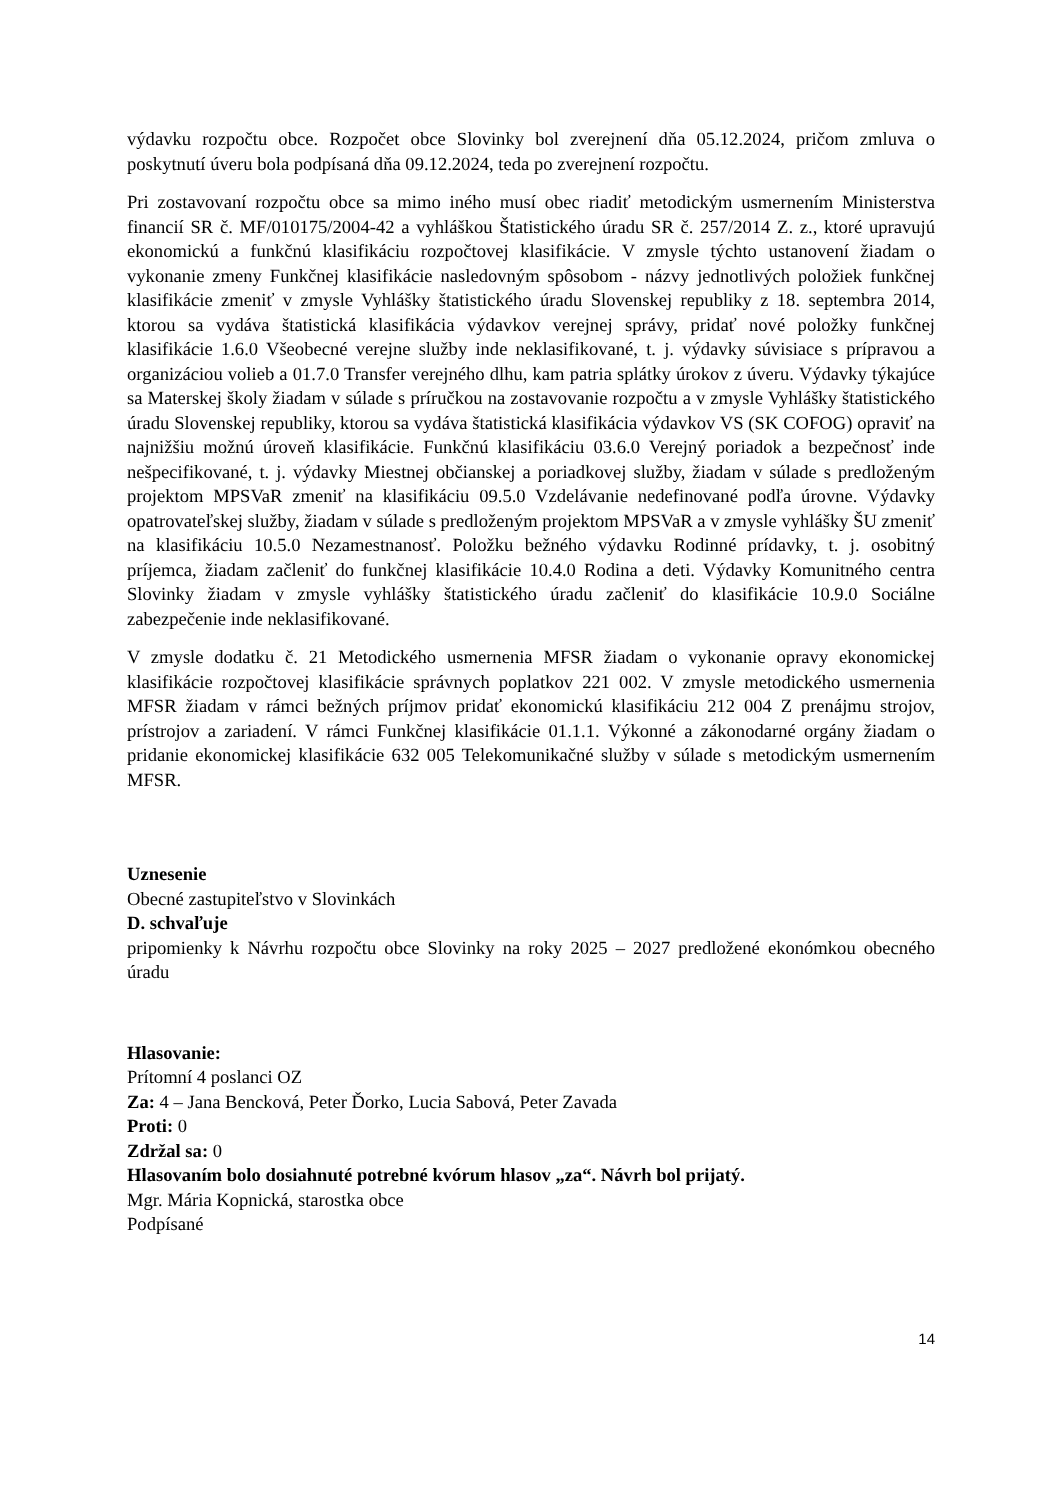výdavku rozpočtu obce. Rozpočet obce Slovinky bol zverejnení dňa 05.12.2024, pričom zmluva o poskytnutí úveru bola podpísaná dňa 09.12.2024, teda po zverejnení rozpočtu.
Pri zostavovaní rozpočtu obce sa mimo iného musí obec riadiť metodickým usmernením Ministerstva financií SR č. MF/010175/2004-42 a vyhláškou Štatistického úradu SR č. 257/2014 Z. z., ktoré upravujú ekonomickú a funkčnú klasifikáciu rozpočtovej klasifikácie. V zmysle týchto ustanovení žiadam o vykonanie zmeny Funkčnej klasifikácie nasledovným spôsobom - názvy jednotlivých položiek funkčnej klasifikácie zmeniť v zmysle Vyhlášky štatistického úradu Slovenskej republiky z 18. septembra 2014, ktorou sa vydáva štatistická klasifikácia výdavkov verejnej správy, pridať nové položky funkčnej klasifikácie 1.6.0 Všeobecné verejne služby inde neklasifikované, t. j. výdavky súvisiace s prípravou a organizáciou volieb a 01.7.0 Transfer verejného dlhu, kam patria splátky úrokov z úveru. Výdavky týkajúce sa Materskej školy žiadam v súlade s príručkou na zostavovanie rozpočtu a v zmysle Vyhlášky štatistického úradu Slovenskej republiky, ktorou sa vydáva štatistická klasifikácia výdavkov VS (SK COFOG) opraviť na najnižšiu možnú úroveň klasifikácie. Funkčnú klasifikáciu 03.6.0 Verejný poriadok a bezpečnosť inde nešpecifikované, t. j. výdavky Miestnej občianskej a poriadkovej služby, žiadam v súlade s predloženým projektom MPSVaR zmeniť na klasifikáciu 09.5.0 Vzdelávanie nedefinované podľa úrovne. Výdavky opatrovateľskej služby, žiadam v súlade s predloženým projektom MPSVaR a v zmysle vyhlášky ŠU zmeniť na klasifikáciu 10.5.0 Nezamestnanosť. Položku bežného výdavku Rodinné prídavky, t. j. osobitný príjemca, žiadam začleniť do funkčnej klasifikácie 10.4.0 Rodina a deti. Výdavky Komunitného centra Slovinky žiadam v zmysle vyhlášky štatistického úradu začleniť do klasifikácie 10.9.0 Sociálne zabezpečenie inde neklasifikované.
V zmysle dodatku č. 21 Metodického usmernenia MFSR žiadam o vykonanie opravy ekonomickej klasifikácie rozpočtovej klasifikácie správnych poplatkov 221 002. V zmysle metodického usmernenia MFSR žiadam v rámci bežných príjmov pridať ekonomickú klasifikáciu 212 004 Z prenájmu strojov, prístrojov a zariadení. V rámci Funkčnej klasifikácie 01.1.1. Výkonné a zákonodarné orgány žiadam o pridanie ekonomickej klasifikácie 632 005 Telekomunikačné služby v súlade s metodickým usmernením MFSR.
Uznesenie
Obecné zastupiteľstvo v Slovinkách
D. schvaľuje
pripomienky k Návrhu rozpočtu obce Slovinky na roky 2025 – 2027 predložené ekonómkou obecného úradu
Hlasovanie:
Prítomní 4 poslanci OZ
Za: 4 – Jana Bencková, Peter Ďorko, Lucia Sabová, Peter Zavada
Proti: 0
Zdržal sa: 0
Hlasovaním bolo dosiahnuté potrebné kvórum hlasov „za“. Návrh bol prijatý.
Mgr. Mária Kopnická, starostka obce
Podpísané
14